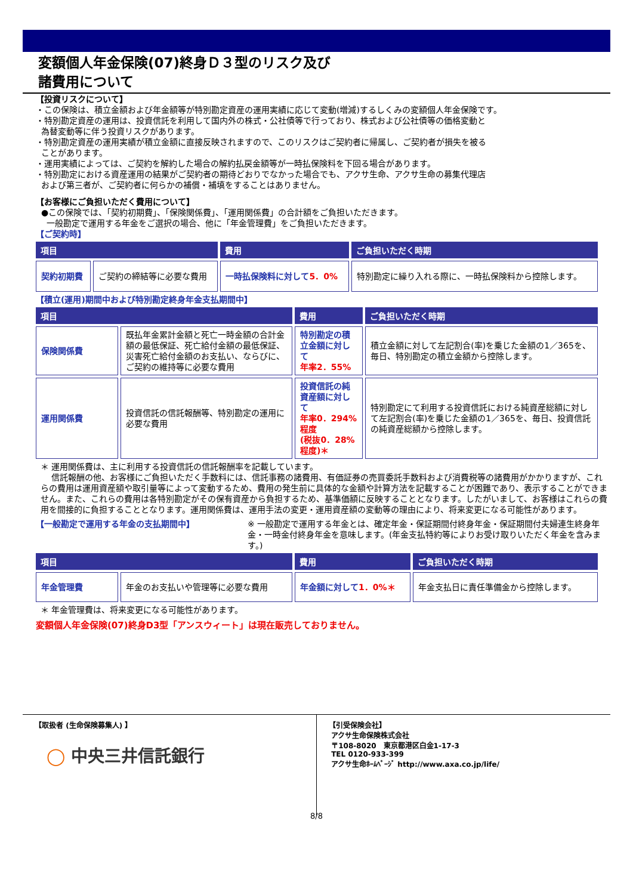変額個人年金保険(07)終身Ｄ３型のリスク及び
諸費用について
【投資リスクについて】
・この保険は、積立金額および年金額等が特別勘定資産の運用実績に応じて変動(増減)するしくみの変額個人年金保険です。
・特別勘定資産の運用は、投資信託を利用して国内外の株式・公社債等で行っており、株式および公社債等の価格変動と
為替変動等に伴う投資リスクがあります。
・特別勘定資産の運用実績が積立金額に直接反映されますので、このリスクはご契約者に帰属し、ご契約者が損失を被る
ことがあります。
・運用実績によっては、ご契約を解約した場合の解約払戻金額等が一時払保険料を下回る場合があります。
・特別勘定における資産運用の結果がご契約者の期待どおりでなかった場合でも、アクサ生命、アクサ生命の募集代理店
および第三者が、ご契約者に何らかの補償・補填をすることはありません。
【お客様にご負担いただく費用について】
●この保険では、「契約初期費」、「保険関係費」、「運用関係費」の合計額をご負担いただきます。
一般勘定で運用する年金をご選択の場合、他に「年金管理費」をご負担いただきます。
【ご契約時】
| 項目 | | 費用 | ご負担いただく時期 |
| --- | --- | --- | --- |
| 契約初期費 | ご契約の締結等に必要な費用 | 一時払保険料に対して 5．0% | 特別勘定に繰り入れる際に、一時払保険料から控除します。 |
【積立(運用)期間中および特別勘定終身年金支払期間中】
| 項目 | | 費用 | ご負担いただく時期 |
| --- | --- | --- | --- |
| 保険関係費 | 既払年金累計金額と死亡一時金額の合計金額の最低保証、死亡給付金額の最低保証、災害死亡給付金額のお支払い、ならびに、ご契約の維持等に必要な費用 | 特別勘定の積立金額に対して 年率2．55% | 積立金額に対して左記割合(率)を乗じた金額の1／365を、毎日、特別勘定の積立金額から控除します。 |
| 運用関係費 | 投資信託の信託報酬等、特別勘定の運用に必要な費用 | 投資信託の純資産額に対して 年率0．294%程度 (税抜0．28%程度)＊ | 特別勘定にて利用する投資信託における純資産総額に対して左記割合(率)を乗じた金額の1／365を、毎日、投資信託の純資産総額から控除します。 |
＊ 運用関係費は、主に利用する投資信託の信託報酬率を記載しています。
信託報酬の他、お客様にご負担いただく手数料には、信託事務の諸費用、有価証券の売買委託手数料および消費税等の諸費用がかかりますが、これらの費用は運用資産額や取引量等によって変動するため、費用の発生前に具体的な金額や計算方法を記載することが困難であり、表示することができません。また、これらの費用は各特別勘定がその保有資産から負担するため、基準価額に反映することとなります。したがいまして、お客様はこれらの費用を間接的に負担することとなります。運用関係費は、運用手法の変更・運用資産額の変動等の理由により、将来変更になる可能性があります。
【一般勘定で運用する年金の支払期間中】 ※ 一般勘定で運用する年金とは、確定年金・保証期間付終身年金・保証期間付夫婦連生終身年金・一時金付終身年金を意味します。(年金支払特約等によりお受け取りいただく年金を含みます。)
| 項目 | | 費用 | ご負担いただく時期 |
| --- | --- | --- | --- |
| 年金管理費 | 年金のお支払いや管理等に必要な費用 | 年金額に対して 1．0%＊ | 年金支払日に責任準備金から控除します。 |
＊ 年金管理費は、将来変更になる可能性があります。
変額個人年金保険(07)終身D3型「アンスウィート」は現在販売しておりません。
【取扱者 (生命保険募集人) 】
◯ 中央三井信託銀行
【引受保険会社】
アクサ生命保険株式会社
〒108-8020　東京都港区白金1-17-3
TEL 0120-933-399
アクサ生命ﾎｰﾑﾍﾟｰｼﾞ http://www.axa.co.jp/life/
8/8